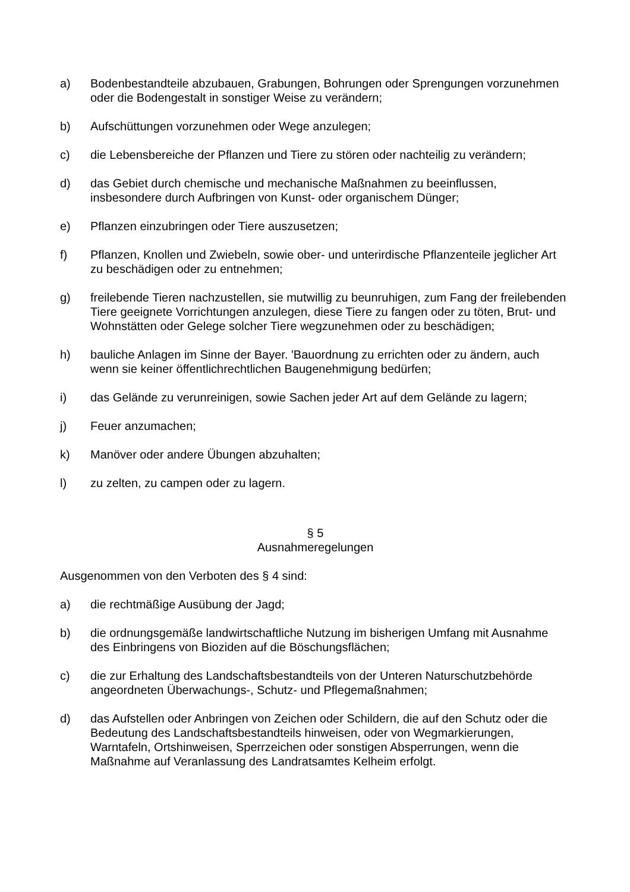a) Bodenbestandteile abzubauen, Grabungen, Bohrungen oder Sprengungen vorzunehmen oder die Bodengestalt in sonstiger Weise zu verändern;
b) Aufschüttungen vorzunehmen oder Wege anzulegen;
c) die Lebensbereiche der Pflanzen und Tiere zu stören oder nachteilig zu verändern;
d) das Gebiet durch chemische und mechanische Maßnahmen zu beeinflussen, insbesondere durch Aufbringen von Kunst- oder organischem Dünger;
e) Pflanzen einzubringen oder Tiere auszusetzen;
f) Pflanzen, Knollen und Zwiebeln, sowie ober- und unterirdische Pflanzenteile jeglicher Art zu beschädigen oder zu entnehmen;
g) freilebende Tieren nachzustellen, sie mutwillig zu beunruhigen, zum Fang der freilebenden Tiere geeignete Vorrichtungen anzulegen, diese Tiere zu fangen oder zu töten, Brut- und Wohnstätten oder Gelege solcher Tiere wegzunehmen oder zu beschädigen;
h) bauliche Anlagen im Sinne der Bayer. 'Bauordnung zu errichten oder zu ändern, auch wenn sie keiner öffentlichrechtlichen Baugenehmigung bedürfen;
i) das Gelände zu verunreinigen, sowie Sachen jeder Art auf dem Gelände zu lagern;
j) Feuer anzumachen;
k) Manöver oder andere Übungen abzuhalten;
l) zu zelten, zu campen oder zu lagern.
§ 5
Ausnahmeregelungen
Ausgenommen von den Verboten des § 4 sind:
a) die rechtmäßige Ausübung der Jagd;
b) die ordnungsgemäße landwirtschaftliche Nutzung im bisherigen Umfang mit Ausnahme des Einbringens von Bioziden auf die Böschungsflächen;
c) die zur Erhaltung des Landschaftsbestandteils von der Unteren Naturschutzbehörde angeordneten Überwachungs-, Schutz- und Pflegemaßnahmen;
d) das Aufstellen oder Anbringen von Zeichen oder Schildern, die auf den Schutz oder die Bedeutung des Landschaftsbestandteils hinweisen, oder von Wegmarkierungen, Warntafeln, Ortshinweisen, Sperrzeichen oder sonstigen Absperrungen, wenn die Maßnahme auf Veranlassung des Landratsamtes Kelheim erfolgt.